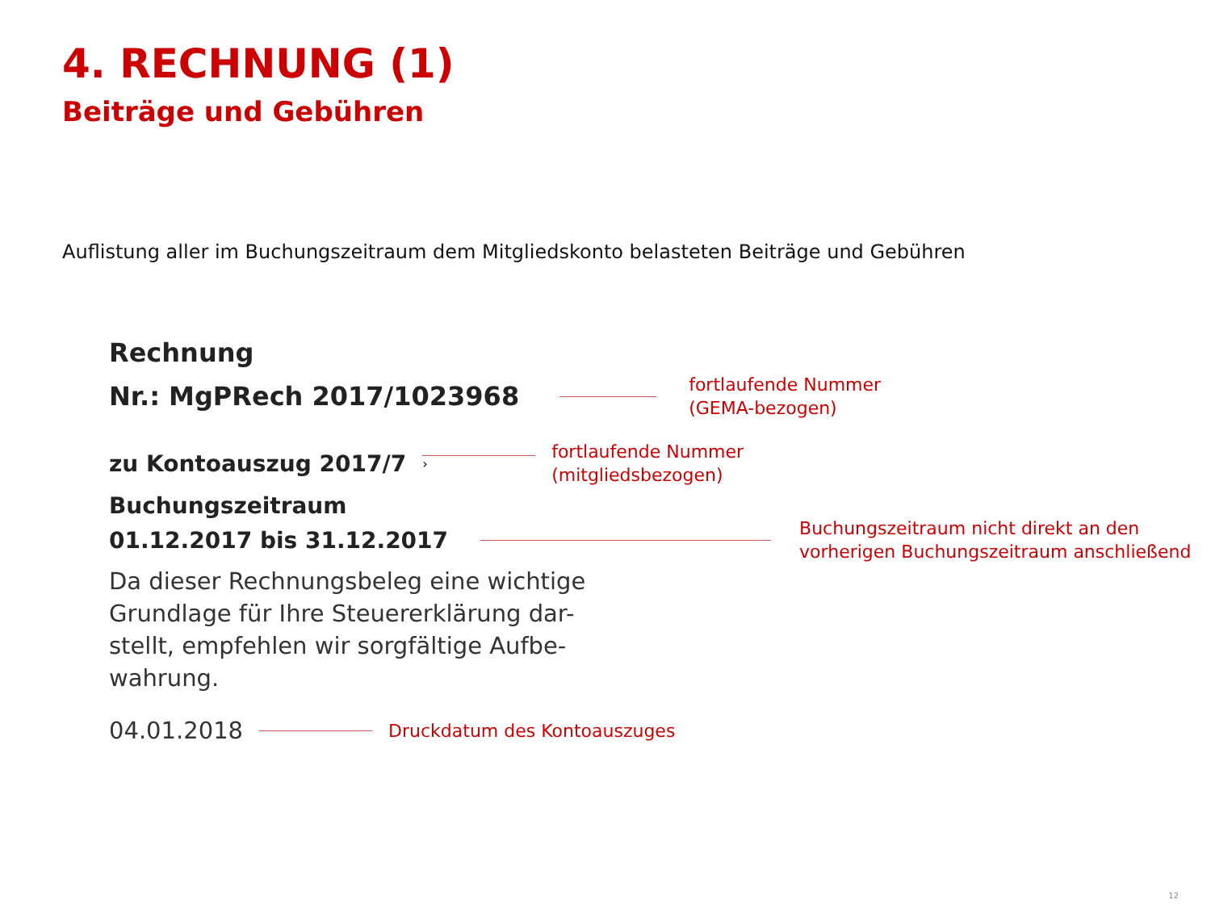4. RECHNUNG (1)
Beiträge und Gebühren
Auflistung aller im Buchungszeitraum dem Mitgliedskonto belasteten Beiträge und Gebühren
Rechnung
Nr.: MgPRech 2017/1023968
fortlaufende Nummer
(GEMA-bezogen)
zu Kontoauszug 2017/7
›
fortlaufende Nummer
(mitgliedsbezogen)
Buchungszeitraum
01.12.2017 bis 31.12.2017
Buchungszeitraum nicht direkt an den
vorherigen Buchungszeitraum anschließend
Da dieser Rechnungsbeleg eine wichtige Grundlage für Ihre Steuererklärung dar-
stellt, empfehlen wir sorgfältige Aufbe-
wahrung.
04.01.2018
Druckdatum des Kontoauszuges
12